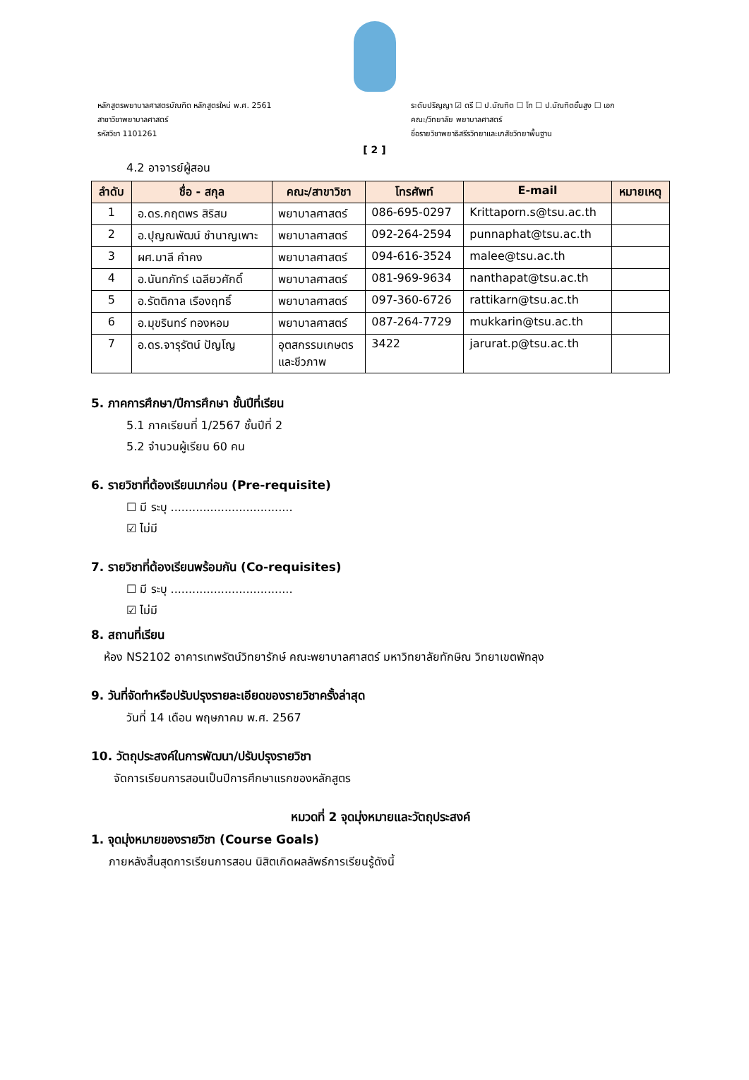หลักสูตรพยาบาลศาสตรบัณฑิต หลักสูตรใหม่ พ.ศ. 2561
สาขาวิชาพยาบาลศาสตร์
รหัสวิชา 1101261
ระดับปริญญา ☑ ตรี ☐ ป.บัณฑิต ☐ โท ☐ ป.บัณฑิตชั้นสูง ☐ เอก
คณะ/วิทยาลัย พยาบาลศาสตร์
ชื่อรายวิชาพยาธิสรีรวิทยาและเภสัชวิทยาพื้นฐาน
[ 2 ]
4.2 อาจารย์ผู้สอน
| ลำดับ | ชื่อ - สกุล | คณะ/สาขาวิชา | โทรศัพท์ | E-mail | หมายเหตุ |
| --- | --- | --- | --- | --- | --- |
| 1 | อ.ดร.กฤตพร สิริสม | พยาบาลศาสตร์ | 086-695-0297 | Krittaporn.s@tsu.ac.th | |
| 2 | อ.ปุญณพัฒน์ ชำนาญเพาะ | พยาบาลศาสตร์ | 092-264-2594 | punnaphat@tsu.ac.th | |
| 3 | ผศ.มาลี คำคง | พยาบาลศาสตร์ | 094-616-3524 | malee@tsu.ac.th | |
| 4 | อ.นันทภัทร์ เฉลียวศักดิ์ | พยาบาลศาสตร์ | 081-969-9634 | nanthapat@tsu.ac.th | |
| 5 | อ.รัตติกาล เรืองฤทธิ์ | พยาบาลศาสตร์ | 097-360-6726 | rattikarn@tsu.ac.th | |
| 6 | อ.มุขรินทร์ ทองหอม | พยาบาลศาสตร์ | 087-264-7729 | mukkarin@tsu.ac.th | |
| 7 | อ.ดร.จารุรัตน์ ปัญโญ | อุตสกรรมเกษตร และชีวภาพ | 3422 | jarurat.p@tsu.ac.th | |
5. ภาคการศึกษา/ปีการศึกษา ชั้นปีที่เรียน
5.1 ภาคเรียนที่ 1/2567 ชั้นปีที่ 2
5.2 จำนวนผู้เรียน 60 คน
6. รายวิชาที่ต้องเรียนมาก่อน (Pre-requisite)
☐ มี ระบุ ..................................
☑ ไม่มี
7. รายวิชาที่ต้องเรียนพร้อมกัน (Co-requisites)
☐ มี ระบุ ..................................
☑ ไม่มี
8. สถานที่เรียน
ห้อง NS2102 อาคารเทพรัตน์วิทยารักษ์ คณะพยาบาลศาสตร์ มหาวิทยาลัยทักษิณ วิทยาเขตพัทลุง
9. วันที่จัดทำหรือปรับปรุงรายละเอียดของรายวิชาครั้งล่าสุด
วันที่ 14 เดือน พฤษภาคม พ.ศ. 2567
10. วัตถุประสงค์ในการพัฒนา/ปรับปรุงรายวิชา
จัดการเรียนการสอนเป็นปีการศึกษาแรกของหลักสูตร
หมวดที่ 2 จุดมุ่งหมายและวัตถุประสงค์
1. จุดมุ่งหมายของรายวิชา (Course Goals)
ภายหลังสิ้นสุดการเรียนการสอน นิสิตเกิดผลลัพธ์การเรียนรู้ดังนี้